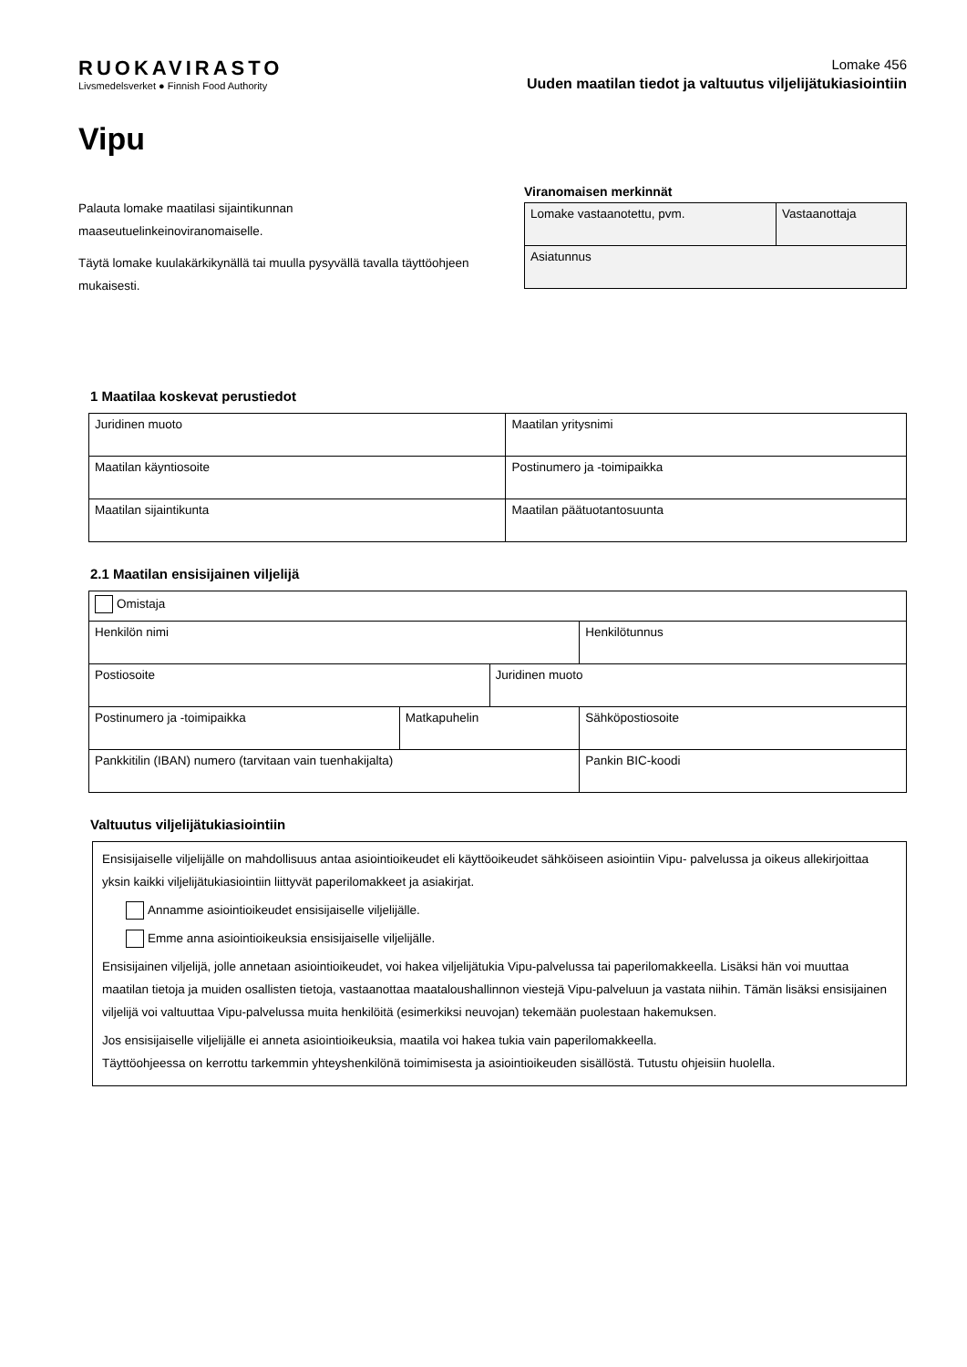RUOKAVIRASTO
Livsmedelsverket ● Finnish Food Authority
Lomake 456
Uuden maatilan tiedot ja valtuutus viljelijätukiasiointiin
Vipu
Palauta lomake maatilasi sijaintikunnan maaseutuelinkeinoviranomaiselle.
Täytä lomake kuulakärkikynällä tai muulla pysyvällä tavalla täyttöohjeen mukaisesti.
Viranomaisen merkinnät
| Lomake vastaanotettu, pvm. | Vastaanottaja |
| Asiatunnus | |
1 Maatilaa koskevat perustiedot
| Juridinen muoto | Maatilan yritysnimi |
| Maatilan käyntiosoite | Postinumero ja -toimipaikka |
| Maatilan sijaintikunta | Maatilan päätuotantosuunta |
2.1 Maatilan ensisijainen viljelijä
| Omistaja | | | |
| Henkilön nimi | | | Henkilötunnus |
| Postiosoite | | Juridinen muoto | |
| Postinumero ja -toimipaikka | Matkapuhelin | | Sähköpostiosoite |
| Pankkitilin (IBAN) numero (tarvitaan vain tuenhakijalta) | | | Pankin BIC-koodi |
Valtuutus viljelijätukiasiointiin
Ensisijaiselle viljelijälle on mahdollisuus antaa asiointioikeudet eli käyttöoikeudet sähköiseen asiointiin Vipu- palvelussa ja oikeus allekirjoittaa yksin kaikki viljelijätukiasiointiin liittyvät paperilomakkeet ja asiakirjat.
Annamme asiointioikeudet ensisijaiselle viljelijälle.
Emme anna asiointioikeuksia ensisijaiselle viljelijälle.
Ensisijainen viljelijä, jolle annetaan asiointioikeudet, voi hakea viljelijätukia Vipu-palvelussa tai paperilomakkeella. Lisäksi hän voi muuttaa maatilan tietoja ja muiden osallisten tietoja, vastaanottaa maatalous­hallinnon viestejä Vipu-palveluun ja vastata niihin. Tämän lisäksi ensisijainen viljelijä voi valtuuttaa Vipu-palvelussa muita henkilöitä (esimerkiksi neuvojan) tekemään puolestaan hakemuksen.
Jos ensisijaiselle viljelijälle ei anneta asiointioikeuksia, maatila voi hakea tukia vain paperilomakkeella.
Täyttöohjeessa on kerrottu tarkemmin yhteyshenkilönä toimimisesta ja asiointioikeuden sisällöstä. Tutustu ohjeisiin huolella.